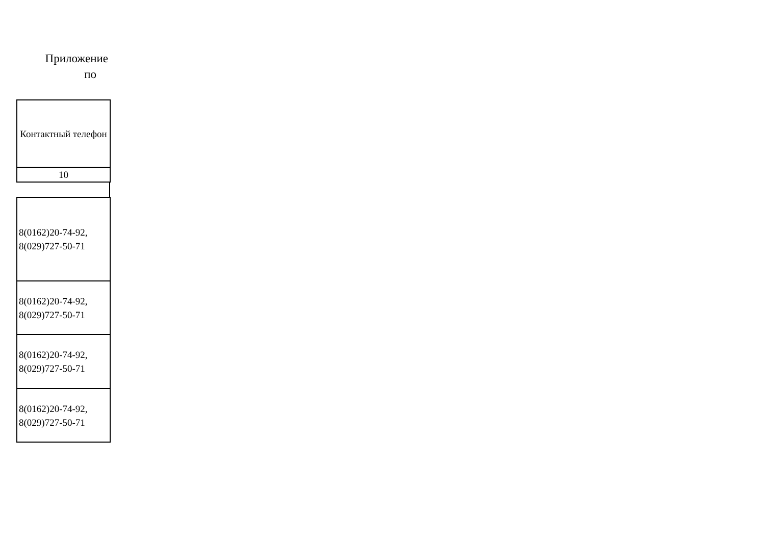Приложение
по
| Контактный телефон |
| 10 |
| 8(0162)20-74-92, 8(029)727-50-71 |
| 8(0162)20-74-92, 8(029)727-50-71 |
| 8(0162)20-74-92, 8(029)727-50-71 |
| 8(0162)20-74-92, 8(029)727-50-71 |